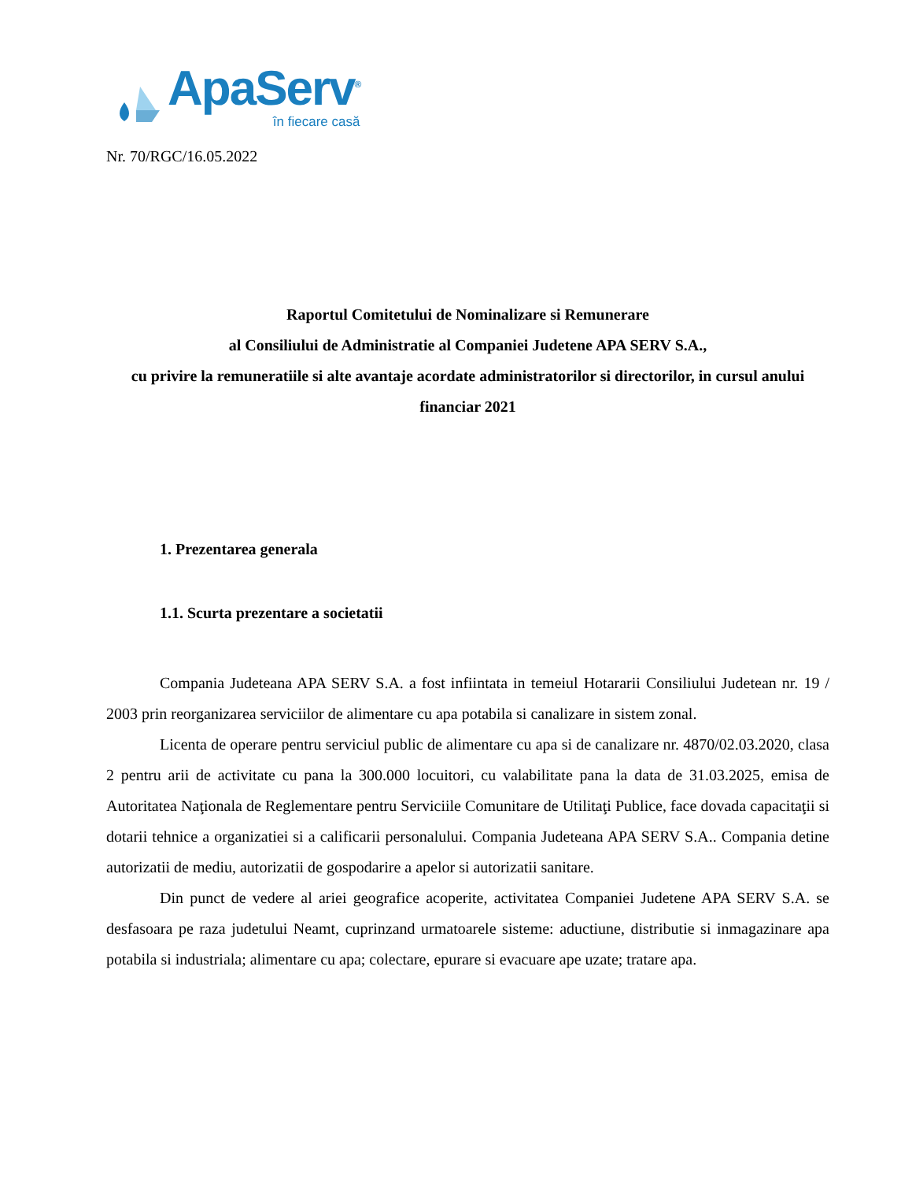ApaServ<sup>®</sup>
în fiecare casă
Nr. 70/RGC/16.05.2022
Raportul Comitetului de Nominalizare si Remunerare
al Consiliului de Administratie al Companiei Judetene APA SERV S.A.,
cu privire la remuneratiile si alte avantaje acordate administratorilor si directorilor, in cursul anului financiar 2021
1. Prezentarea generala
1.1. Scurta prezentare a societatii
Compania Judeteana APA SERV S.A. a fost infiintata in temeiul Hotararii Consiliului Judetean nr. 19 / 2003 prin reorganizarea serviciilor de alimentare cu apa potabila si canalizare in sistem zonal.
Licenta de operare pentru serviciul public de alimentare cu apa si de canalizare nr. 4870/02.03.2020, clasa 2 pentru arii de activitate cu pana la 300.000 locuitori, cu valabilitate pana la data de 31.03.2025, emisa de Autoritatea Naţionala de Reglementare pentru Serviciile Comunitare de Utilitaţi Publice, face dovada capacitaţii si dotarii tehnice a organizatiei si a calificarii personalului. Compania Judeteana APA SERV S.A.. Compania detine autorizatii de mediu, autorizatii de gospodarire a apelor si autorizatii sanitare.
Din punct de vedere al ariei geografice acoperite, activitatea Companiei Judetene APA SERV S.A. se desfasoara pe raza judetului Neamt, cuprinzand urmatoarele sisteme: aductiune, distributie si inmagazinare apa potabila si industriala; alimentare cu apa; colectare, epurare si evacuare ape uzate; tratare apa.